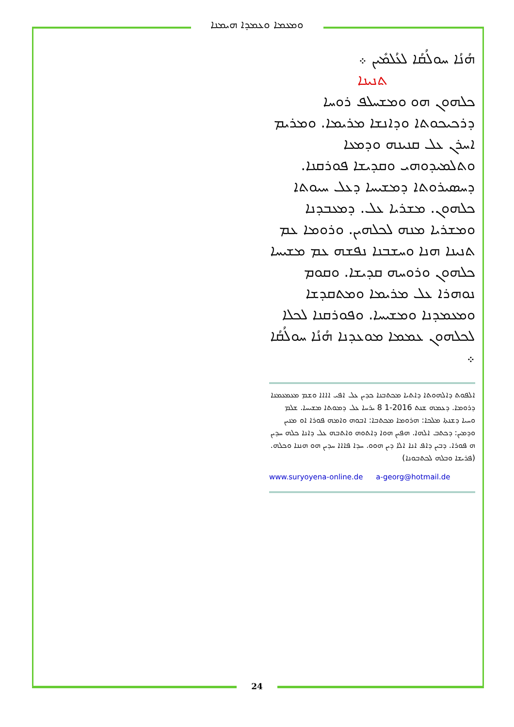ܘܡܥܡܐ ܘܥܡܕܐ ܗܝܡܢܐ
ܗܳܢܳܐ ܚܘܠܳܩܳܐ ܠܥܳܠܡܺܝܢ ܀
ܬܢܝܢܐ
ܟܠܗܘܢ ܗܘ ܘܡܫܚܠܦ ܪܘܚܐ ܕܪܟܝܟܘܬܐ ܘܕܐܢܫܐ ܡܪܝܡܐ. ܘܡܪܝܡ ܐܚܪܢ ܥܠ ܩܢܝܢܗ ܘܕܡܥܐ ܘܬܠܡܝܕܘܗܝ ܘܩܕܝܫܐ ܦܘܪܩܢܐ. ܕܚܣܝܪܘܬܐ ܕܡܫܝܚܐ ܕܥܠ ܚܝܘܬܐ ܟܠܗܘܢ. ܡܫܪܝܐ ܥܠ. ܕܡܥܒܕܢܐ ܘܡܫܪܝܐ ܡܢܗ ܠܟܠܗܝܢ. ܘܪܘܡܐ ܥܡ ܬܢܝܢܐ ܗܢܐ ܘܚܫܒܢܐ ܢܦܫܗ ܥܡ ܡܫܝܚܐ ܟܠܗܘܢ ܘܪܘܚܗ ܩܕܝܫܐ. ܘܩܘܡ ܢܘܗܪܐ ܥܠ ܡܪܝܡܐ ܘܡܬܩܕܫܐ ܘܡܥܡܕܢܐ ܘܡܫܝܚܐ. ܘܦܘܪܩܢܐ ܠܟܠܐ ܠܟܠܗܘܢ ܥܡܡܐ ܡܘܥܕܢܐ ܗܳܢܳܐ ܚܘܠܳܩܳܐ ܀
ܐܠܦܘܬ ܕܐܠܗܘܬܐ ܕܐܬܝܐ ܡܟܬܒܢܐ ܟܕܝܢ ܥܠ ܐܦܝ ܐܐܐܐ ܘܫܡ ܡܥܡܥܡܢܐ ܕܪܘܡܐ. ܕܥܡܗ ܫܢܬ 2016-1 8 ܝܪܚܐ ܥܠ ܕܡܘܬܐ ܡܫܝܚܐ. ܫܠܡ ܘܚܝܐ ܕܫܢܬܐ ܡܠܟܐ: ܗܪܘܡܐ ܡܟܬܒܐ: ܐܒܘܗ ܘܐܡܗ ܦܘܪܐ ܐܘ ܡܢܝܢ ܘܕܡܝܢ: ܕܟܬܒ ܐܠܗܐ. ܗܦܝܢ ܗܘܐ ܕܐܬܘܗ ܘܐܬܒܗ ܥܠ ܕܐܢܐ ܟܠܗ ܚܕܝܢ ܗ ܦܘܪܐ. ܕܒܝܢ ܕܐܦ ܐܢܐ ܐܠܐ ܕܝܢ ܗܘܘ. ܚܕܐ ܦܐܐܐ ܚܕܝܢ ܗܘ ܗܢܢܐ ܘܟܠܗ. (ܦܪܝܫܐ ܘܒܠܗ ܠܟܬܒܘܢܐ)
www.suryoyena-online.de a-georg@hotmail.de
24